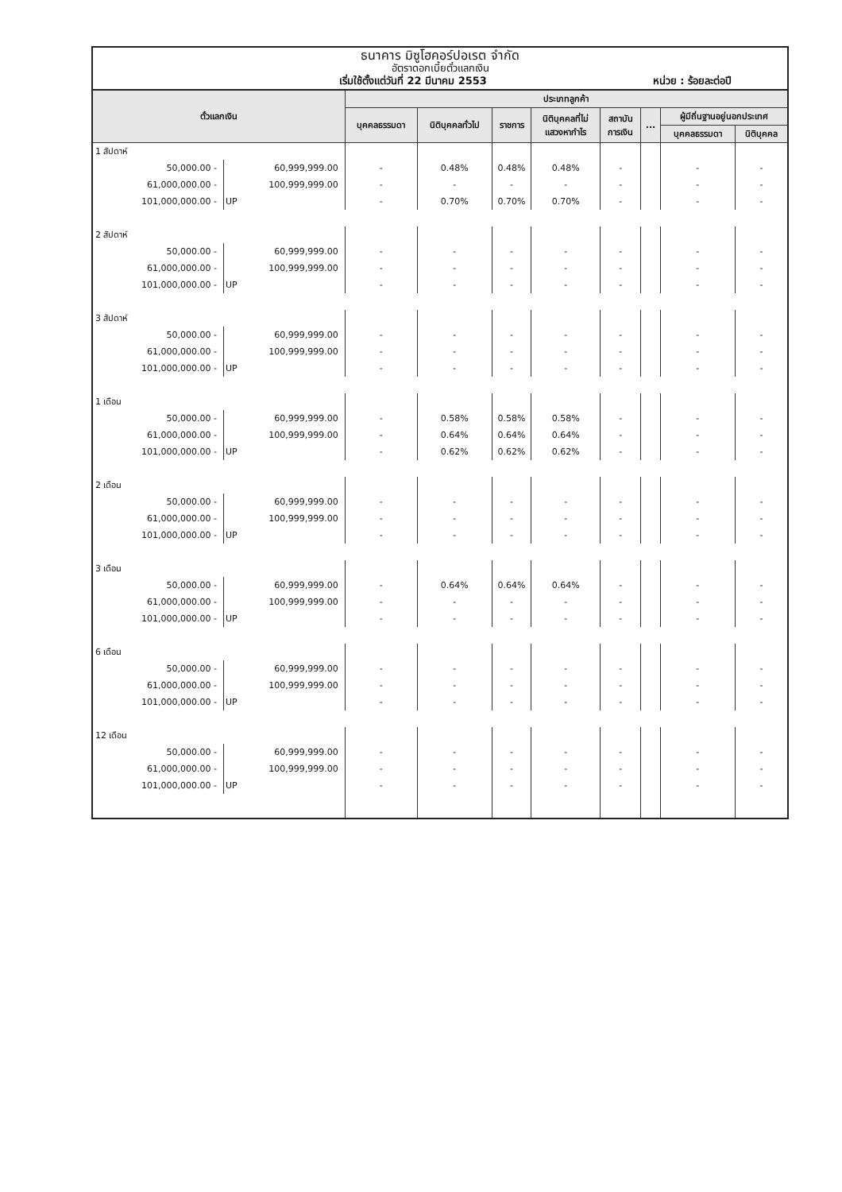ธนาคาร มิซูโฮคอร์ปอเรต จำกัด
อัตราดอกเบี้ยตั๋วแลกเงิน
เริ่มใช้ตั้งแต่วันที่ 22 มีนาคม 2553 หน่วย : ร้อยละต่อปี
| ตั๋วแลกเงิน | | ประเภทลูกค้า | | | | | | | |
| --- | --- | --- | --- | --- | --- | --- | --- | --- | --- |
| | | บุคคลธรรมดา | นิติบุคคลทั่วไป | ราชการ | นิติบุคคลที่ไม่ แสวงหากำไร | สถาบัน การเงิน | ... | ผู้มีถิ่นฐานอยู่นอกประเทศ | |
| | | | | | | | | บุคคลธรรมดา | นิติบุคคล |
| 1 สัปดาห์ | | | | | | | | | |
| 50,000.00 - | 60,999,999.00 | - | 0.48% | 0.48% | 0.48% | - | | - | - |
| 61,000,000.00 - | 100,999,999.00 | - | - | - | - | - | | - | - |
| 101,000,000.00 - | UP | - | 0.70% | 0.70% | 0.70% | - | | - | - |
| 2 สัปดาห์ | | | | | | | | | |
| 50,000.00 - | 60,999,999.00 | - | - | - | - | - | | - | - |
| 61,000,000.00 - | 100,999,999.00 | - | - | - | - | - | | - | - |
| 101,000,000.00 - | UP | - | - | - | - | - | | - | - |
| 3 สัปดาห์ | | | | | | | | | |
| 50,000.00 - | 60,999,999.00 | - | - | - | - | - | | - | - |
| 61,000,000.00 - | 100,999,999.00 | - | - | - | - | - | | - | - |
| 101,000,000.00 - | UP | - | - | - | - | - | | - | - |
| 1 เดือน | | | | | | | | | |
| 50,000.00 - | 60,999,999.00 | - | 0.58% | 0.58% | 0.58% | - | | - | - |
| 61,000,000.00 - | 100,999,999.00 | - | 0.64% | 0.64% | 0.64% | - | | - | - |
| 101,000,000.00 - | UP | - | 0.62% | 0.62% | 0.62% | - | | - | - |
| 2 เดือน | | | | | | | | | |
| 50,000.00 - | 60,999,999.00 | - | - | - | - | - | | - | - |
| 61,000,000.00 - | 100,999,999.00 | - | - | - | - | - | | - | - |
| 101,000,000.00 - | UP | - | - | - | - | - | | - | - |
| 3 เดือน | | | | | | | | | |
| 50,000.00 - | 60,999,999.00 | - | 0.64% | 0.64% | 0.64% | - | | - | - |
| 61,000,000.00 - | 100,999,999.00 | - | - | - | - | - | | - | - |
| 101,000,000.00 - | UP | - | - | - | - | - | | - | - |
| 6 เดือน | | | | | | | | | |
| 50,000.00 - | 60,999,999.00 | - | - | - | - | - | | - | - |
| 61,000,000.00 - | 100,999,999.00 | - | - | - | - | - | | - | - |
| 101,000,000.00 - | UP | - | - | - | - | - | | - | - |
| 12 เดือน | | | | | | | | | |
| 50,000.00 - | 60,999,999.00 | - | - | - | - | - | | - | - |
| 61,000,000.00 - | 100,999,999.00 | - | - | - | - | - | | - | - |
| 101,000,000.00 - | UP | - | - | - | - | - | | - | - |